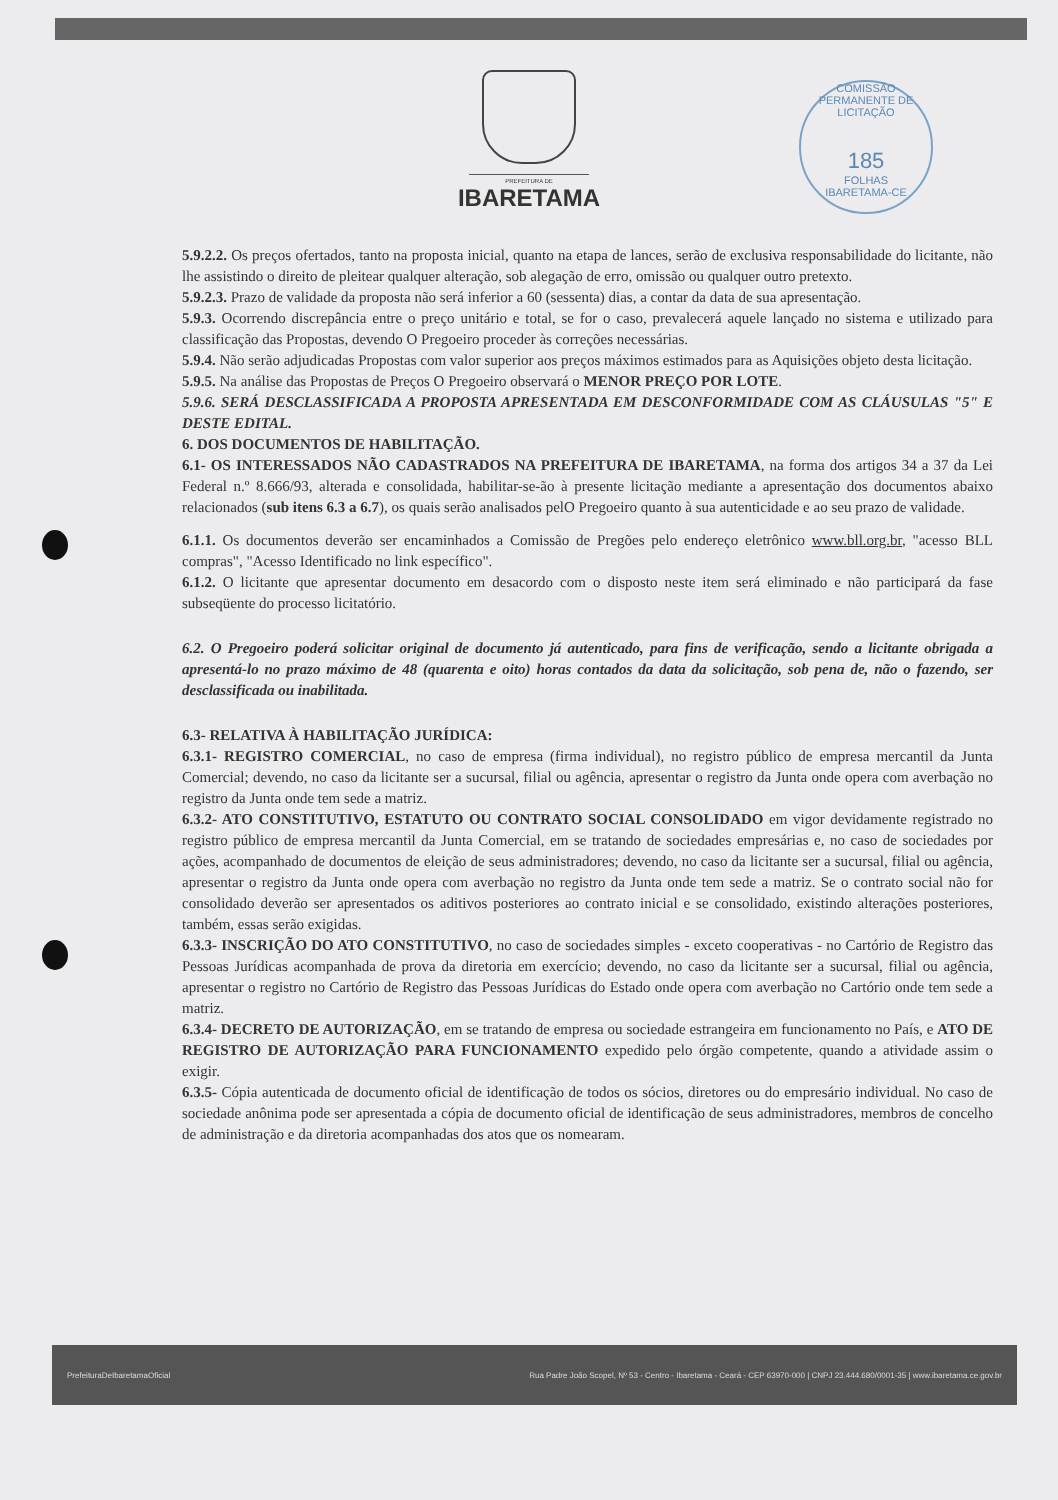PREFEITURA DE
IBARETAMA
COMISSÃO PERMANENTE DE LICITAÇÃO
185
FOLHAS
IBARETAMA-CE
5.9.2.2. Os preços ofertados, tanto na proposta inicial, quanto na etapa de lances, serão de exclusiva responsabilidade do licitante, não lhe assistindo o direito de pleitear qualquer alteração, sob alegação de erro, omissão ou qualquer outro pretexto.
5.9.2.3. Prazo de validade da proposta não será inferior a 60 (sessenta) dias, a contar da data de sua apresentação.
5.9.3. Ocorrendo discrepância entre o preço unitário e total, se for o caso, prevalecerá aquele lançado no sistema e utilizado para classificação das Propostas, devendo O Pregoeiro proceder às correções necessárias.
5.9.4. Não serão adjudicadas Propostas com valor superior aos preços máximos estimados para as Aquisições objeto desta licitação.
5.9.5. Na análise das Propostas de Preços O Pregoeiro observará o MENOR PREÇO POR LOTE.
5.9.6. SERÁ DESCLASSIFICADA A PROPOSTA APRESENTADA EM DESCONFORMIDADE COM AS CLÁUSULAS "5" E DESTE EDITAL.
6. DOS DOCUMENTOS DE HABILITAÇÃO.
6.1- OS INTERESSADOS NÃO CADASTRADOS NA PREFEITURA DE IBARETAMA, na forma dos artigos 34 a 37 da Lei Federal n.º 8.666/93, alterada e consolidada, habilitar-se-ão à presente licitação mediante a apresentação dos documentos abaixo relacionados (sub itens 6.3 a 6.7), os quais serão analisados pelO Pregoeiro quanto à sua autenticidade e ao seu prazo de validade.
6.1.1. Os documentos deverão ser encaminhados a Comissão de Pregões pelo endereço eletrônico www.bll.org.br, "acesso BLL compras", "Acesso Identificado no link específico".
6.1.2. O licitante que apresentar documento em desacordo com o disposto neste item será eliminado e não participará da fase subseqüente do processo licitatório.
6.2. O Pregoeiro poderá solicitar original de documento já autenticado, para fins de verificação, sendo a licitante obrigada a apresentá-lo no prazo máximo de 48 (quarenta e oito) horas contados da data da solicitação, sob pena de, não o fazendo, ser desclassificada ou inabilitada.
6.3- RELATIVA À HABILITAÇÃO JURÍDICA:
6.3.1- REGISTRO COMERCIAL, no caso de empresa (firma individual), no registro público de empresa mercantil da Junta Comercial; devendo, no caso da licitante ser a sucursal, filial ou agência, apresentar o registro da Junta onde opera com averbação no registro da Junta onde tem sede a matriz.
6.3.2- ATO CONSTITUTIVO, ESTATUTO OU CONTRATO SOCIAL CONSOLIDADO em vigor devidamente registrado no registro público de empresa mercantil da Junta Comercial, em se tratando de sociedades empresárias e, no caso de sociedades por ações, acompanhado de documentos de eleição de seus administradores; devendo, no caso da licitante ser a sucursal, filial ou agência, apresentar o registro da Junta onde opera com averbação no registro da Junta onde tem sede a matriz. Se o contrato social não for consolidado deverão ser apresentados os aditivos posteriores ao contrato inicial e se consolidado, existindo alterações posteriores, também, essas serão exigidas.
6.3.3- INSCRIÇÃO DO ATO CONSTITUTIVO, no caso de sociedades simples - exceto cooperativas - no Cartório de Registro das Pessoas Jurídicas acompanhada de prova da diretoria em exercício; devendo, no caso da licitante ser a sucursal, filial ou agência, apresentar o registro no Cartório de Registro das Pessoas Jurídicas do Estado onde opera com averbação no Cartório onde tem sede a matriz.
6.3.4- DECRETO DE AUTORIZAÇÃO, em se tratando de empresa ou sociedade estrangeira em funcionamento no País, e ATO DE REGISTRO DE AUTORIZAÇÃO PARA FUNCIONAMENTO expedido pelo órgão competente, quando a atividade assim o exigir.
6.3.5- Cópia autenticada de documento oficial de identificação de todos os sócios, diretores ou do empresário individual. No caso de sociedade anônima pode ser apresentada a cópia de documento oficial de identificação de seus administradores, membros de concelho de administração e da diretoria acompanhadas dos atos que os nomearam.
PrefeituraDeIbaretamaOficial Rua Padre João Scopel, Nº 53 - Centro - Ibaretama - Ceará - CEP 63970-000 | CNPJ 23.444.680/0001-35 | www.ibaretama.ce.gov.br